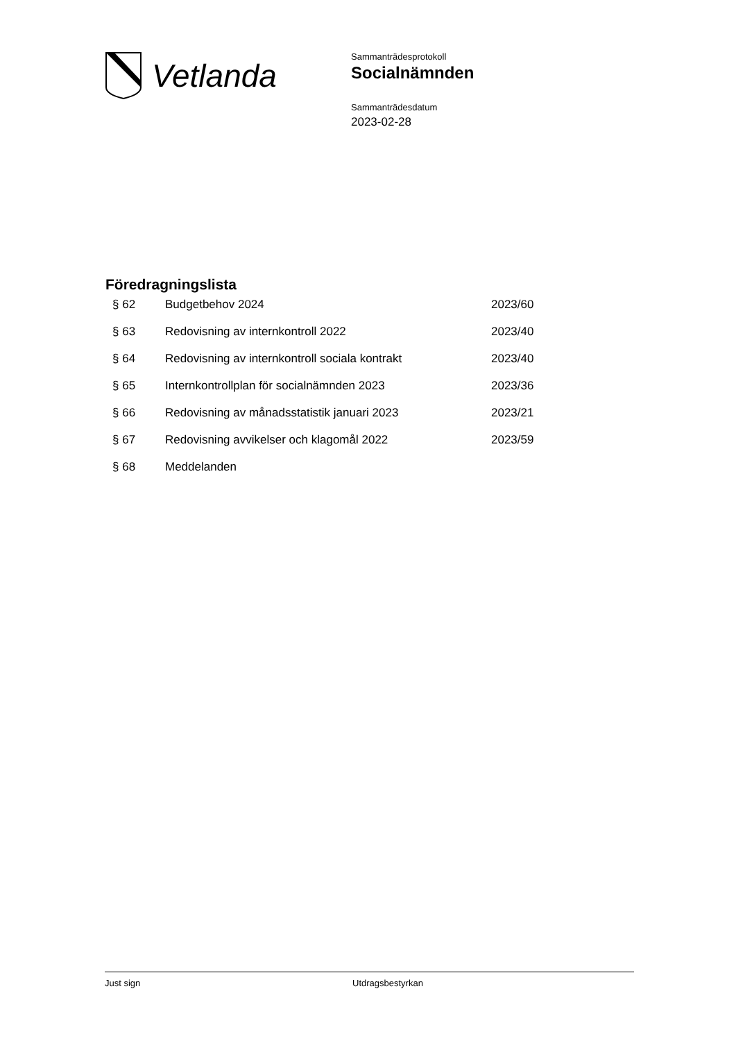Vetlanda
Sammanträdesprotokoll
Socialnämnden
Sammanträdesdatum
2023-02-28
Föredragningslista
| § 62 | Budgetbehov 2024 | 2023/60 |
| § 63 | Redovisning av internkontroll 2022 | 2023/40 |
| § 64 | Redovisning av internkontroll sociala kontrakt | 2023/40 |
| § 65 | Internkontrollplan för socialnämnden 2023 | 2023/36 |
| § 66 | Redovisning av månadsstatistik januari 2023 | 2023/21 |
| § 67 | Redovisning avvikelser och klagomål 2022 | 2023/59 |
| § 68 | Meddelanden | |
Just sign Utdragsbestyrkan